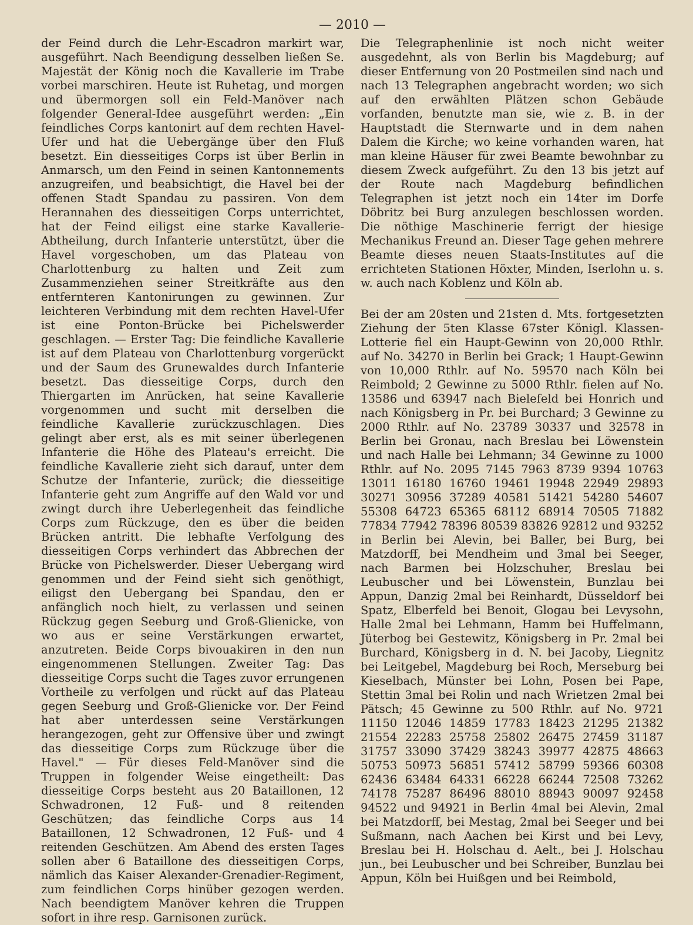— 2010 —
der Feind durch die Lehr-Escadron markirt war, ausgeführt. Nach Beendigung desselben ließen Se. Majestät der König noch die Kavallerie im Trabe vorbei marschiren. Heute ist Ruhetag, und morgen und übermorgen soll ein Feld-Manöver nach folgender General-Idee ausgeführt werden: „Ein feindliches Corps kantonirt auf dem rechten Havel-Ufer und hat die Uebergänge über den Fluß besetzt. Ein diesseitiges Corps ist über Berlin in Anmarsch, um den Feind in seinen Kantonnements anzugreifen, und beabsichtigt, die Havel bei der offenen Stadt Spandau zu passiren. Von dem Herannahen des diesseitigen Corps unterrichtet, hat der Feind eiligst eine starke Kavallerie-Abtheilung, durch Infanterie unterstützt, über die Havel vorgeschoben, um das Plateau von Charlottenburg zu halten und Zeit zum Zusammenziehen seiner Streitkräfte aus den entfernteren Kantonirungen zu gewinnen. Zur leichteren Verbindung mit dem rechten Havel-Ufer ist eine Ponton-Brücke bei Pichelswerder geschlagen. — Erster Tag: Die feindliche Kavallerie ist auf dem Plateau von Charlottenburg vorgerückt und der Saum des Grunewaldes durch Infanterie besetzt. Das diesseitige Corps, durch den Thiergarten im Anrücken, hat seine Kavallerie vorgenommen und sucht mit derselben die feindliche Kavallerie zurückzuschlagen. Dies gelingt aber erst, als es mit seiner überlegenen Infanterie die Höhe des Plateau's erreicht. Die feindliche Kavallerie zieht sich darauf, unter dem Schutze der Infanterie, zurück; die diesseitige Infanterie geht zum Angriffe auf den Wald vor und zwingt durch ihre Ueberlegenheit das feindliche Corps zum Rückzuge, den es über die beiden Brücken antritt. Die lebhafte Verfolgung des diesseitigen Corps verhindert das Abbrechen der Brücke von Pichelswerder. Dieser Uebergang wird genommen und der Feind sieht sich genöthigt, eiligst den Uebergang bei Spandau, den er anfänglich noch hielt, zu verlassen und seinen Rückzug gegen Seeburg und Groß-Glienicke, von wo aus er seine Verstärkungen erwartet, anzutreten. Beide Corps bivouakiren in den nun eingenommenen Stellungen. Zweiter Tag: Das diesseitige Corps sucht die Tages zuvor errungenen Vortheile zu verfolgen und rückt auf das Plateau gegen Seeburg und Groß-Glienicke vor. Der Feind hat aber unterdessen seine Verstärkungen herangezogen, geht zur Offensive über und zwingt das diesseitige Corps zum Rückzuge über die Havel." — Für dieses Feld-Manöver sind die Truppen in folgender Weise eingetheilt: Das diesseitige Corps besteht aus 20 Bataillonen, 12 Schwadronen, 12 Fuß- und 8 reitenden Geschützen; das feindliche Corps aus 14 Bataillonen, 12 Schwadronen, 12 Fuß- und 4 reitenden Geschützen. Am Abend des ersten Tages sollen aber 6 Bataillone des diesseitigen Corps, nämlich das Kaiser Alexander-Grenadier-Regiment, zum feindlichen Corps hinüber gezogen werden. Nach beendigtem Manöver kehren die Truppen sofort in ihre resp. Garnisonen zurück.
Die Telegraphenlinie ist noch nicht weiter ausgedehnt, als von Berlin bis Magdeburg; auf dieser Entfernung von 20 Postmeilen sind nach und nach 13 Telegraphen angebracht worden; wo sich auf den erwählten Plätzen schon Gebäude vorfanden, benutzte man sie, wie z. B. in der Hauptstadt die Sternwarte und in dem nahen Dalem die Kirche; wo keine vorhanden waren, hat man kleine Häuser für zwei Beamte bewohnbar zu diesem Zweck aufgeführt. Zu den 13 bis jetzt auf der Route nach Magdeburg befindlichen Telegraphen ist jetzt noch ein 14ter im Dorfe Döbritz bei Burg anzulegen beschlossen worden. Die nöthige Maschinerie ferrigt der hiesige Mechanikus Freund an. Dieser Tage gehen mehrere Beamte dieses neuen Staats-Institutes auf die errichteten Stationen Höxter, Minden, Iserlohn u. s. w. auch nach Koblenz und Köln ab.
Bei der am 20sten und 21sten d. Mts. fortgesetzten Ziehung der 5ten Klasse 67ster Königl. Klassen-Lotterie fiel ein Haupt-Gewinn von 20,000 Rthlr. auf No. 34270 in Berlin bei Grack; 1 Haupt-Gewinn von 10,000 Rthlr. auf No. 59570 nach Köln bei Reimbold; 2 Gewinne zu 5000 Rthlr. fielen auf No. 13586 und 63947 nach Bielefeld bei Honrich und nach Königsberg in Pr. bei Burchard; 3 Gewinne zu 2000 Rthlr. auf No. 23789 30337 und 32578 in Berlin bei Gronau, nach Breslau bei Löwenstein und nach Halle bei Lehmann; 34 Gewinne zu 1000 Rthlr. auf No. 2095 7145 7963 8739 9394 10763 13011 16180 16760 19461 19948 22949 29893 30271 30956 37289 40581 51421 54280 54607 55308 64723 65365 68112 68914 70505 71882 77834 77942 78396 80539 83826 92812 und 93252 in Berlin bei Alevin, bei Baller, bei Burg, bei Matzdorff, bei Mendheim und 3mal bei Seeger, nach Barmen bei Holzschuher, Breslau bei Leubuscher und bei Löwenstein, Bunzlau bei Appun, Danzig 2mal bei Reinhardt, Düsseldorf bei Spatz, Elberfeld bei Benoit, Glogau bei Levysohn, Halle 2mal bei Lehmann, Hamm bei Huffelmann, Jüterbog bei Gestewitz, Königsberg in Pr. 2mal bei Burchard, Königsberg in d. N. bei Jacoby, Liegnitz bei Leitgebel, Magdeburg bei Roch, Merseburg bei Kieselbach, Münster bei Lohn, Posen bei Pape, Stettin 3mal bei Rolin und nach Wrietzen 2mal bei Pätsch; 45 Gewinne zu 500 Rthlr. auf No. 9721 11150 12046 14859 17783 18423 21295 21382 21554 22283 25758 25802 26475 27459 31187 31757 33090 37429 38243 39977 42875 48663 50753 50973 56851 57412 58799 59366 60308 62436 63484 64331 66228 66244 72508 73262 74178 75287 86496 88010 88943 90097 92458 94522 und 94921 in Berlin 4mal bei Alevin, 2mal bei Matzdorff, bei Mestag, 2mal bei Seeger und bei Sußmann, nach Aachen bei Kirst und bei Levy, Breslau bei H. Holschau d. Aelt., bei J. Holschau jun., bei Leubuscher und bei Schreiber, Bunzlau bei Appun, Köln bei Huißgen und bei Reimbold,